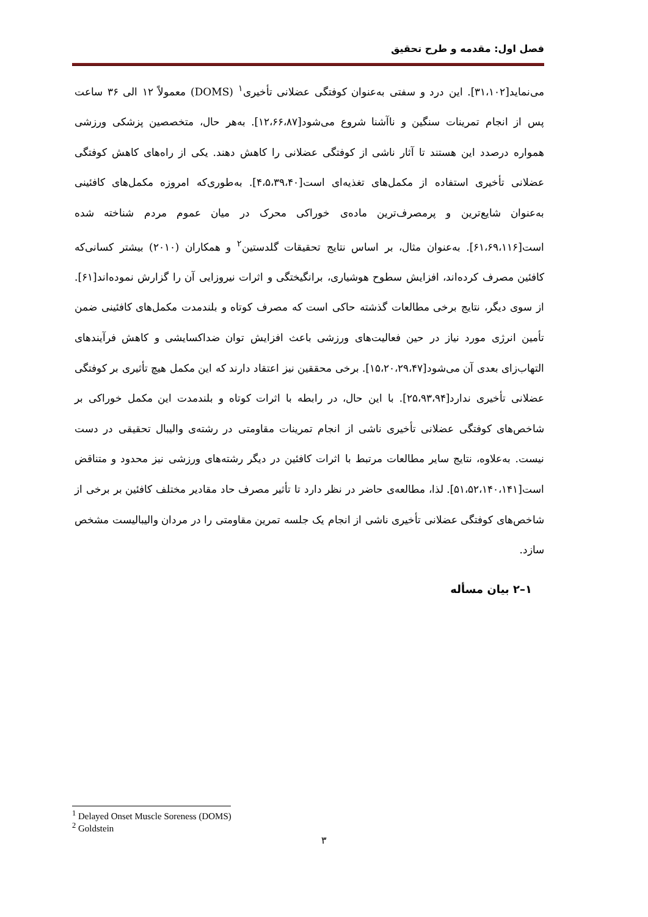فصل اول: مقدمه و طرح تحقیق
می‌نماید[۳۱،۱۰۲]. این درد و سفتی به‌عنوان کوفتگی عضلانی تأخیری<sup>۱</sup> (DOMS) معمولاً ۱۲ الی ۳۶ ساعت پس از انجام تمرینات سنگین و ناآشنا شروع می‌شود[۱۲،۶۶،۸۷]. به‌هر حال، متخصصین پزشکی ورزشی همواره درصدد این هستند تا آثار ناشی از کوفتگی عضلانی را کاهش دهند. یکی از راه‌های کاهش کوفتگی عضلانی تأخیری استفاده از مکمل‌های تغذیه‌ای است[۴،۵،۳۹،۴۰]. به‌طوری‌که امروزه مکمل‌های کافئینی به‌عنوان شایع‌ترین و پرمصرف‌ترین ماده‌ی خوراکی محرک در میان عموم مردم شناخته شده است[۶۱،۶۹،۱۱۶]. به‌عنوان مثال، بر اساس نتایج تحقیقات گلدستین<sup>۲</sup> و همکاران (۲۰۱۰) بیشتر کسانی‌که کافئین مصرف کرده‌اند، افزایش سطوح هوشیاری، برانگیختگی و اثرات نیروزایی آن را گزارش نموده‌اند[۶۱]. از سوی دیگر، نتایج برخی مطالعات گذشته حاکی است که مصرف کوتاه و بلندمدت مکمل‌های کافئینی ضمن تأمین انرژی مورد نیاز در حین فعالیت‌های ورزشی باعث افزایش توان ضداکسایشی و کاهش فرآیندهای التهاب‌زای بعدی آن می‌شود[۱۵،۲۰،۲۹،۴۷]. برخی محققین نیز اعتقاد دارند که این مکمل هیچ تأثیری بر کوفتگی عضلانی تأخیری ندارد[۲۵،۹۳،۹۴]. با این حال، در رابطه با اثرات کوتاه و بلندمدت این مکمل خوراکی بر شاخص‌های کوفتگی عضلانی تأخیری ناشی از انجام تمرینات مقاومتی در رشته‌ی والیبال تحقیقی در دست نیست. به‌علاوه، نتایج سایر مطالعات مرتبط با اثرات کافئین در دیگر رشته‌های ورزشی نیز محدود و متناقض است[۵۱،۵۲،۱۴۰،۱۴۱]. لذا، مطالعه‌ی حاضر در نظر دارد تا تأثیر مصرف حاد مقادیر مختلف کافئین بر برخی از شاخص‌های کوفتگی عضلانی تأخیری ناشی از انجام یک جلسه تمرین مقاومتی را در مردان والیبالیست مشخص سازد.
۱–۲ بیان مسأله
<sup>1</sup> Delayed Onset Muscle Soreness (DOMS)
<sup>2</sup> Goldstein
۳